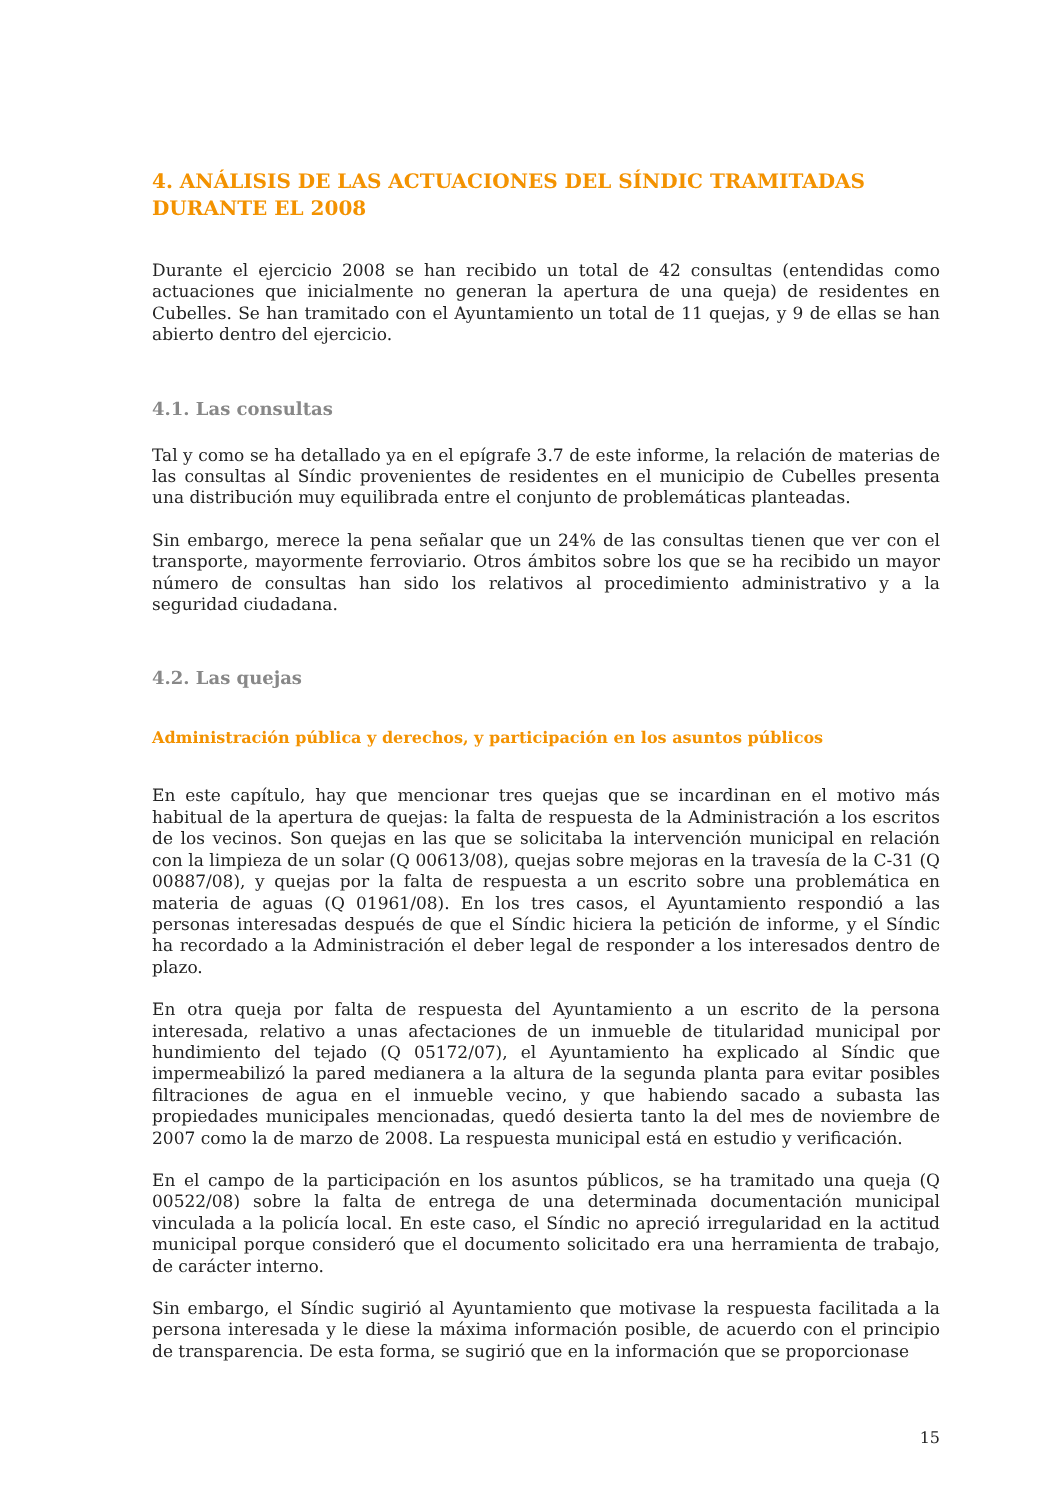4. ANÁLISIS DE LAS ACTUACIONES DEL SÍNDIC TRAMITADAS DURANTE EL 2008
Durante el ejercicio 2008 se han recibido un total de 42 consultas (entendidas como actuaciones que inicialmente no generan la apertura de una queja) de residentes en Cubelles. Se han tramitado con el Ayuntamiento un total de 11 quejas, y 9 de ellas se han abierto dentro del ejercicio.
4.1. Las consultas
Tal y como se ha detallado ya en el epígrafe 3.7 de este informe, la relación de materias de las consultas al Síndic provenientes de residentes en el municipio de Cubelles presenta una distribución muy equilibrada entre el conjunto de problemáticas planteadas.
Sin embargo, merece la pena señalar que un 24% de las consultas tienen que ver con el transporte, mayormente ferroviario. Otros ámbitos sobre los que se ha recibido un mayor número de consultas han sido los relativos al procedimiento administrativo y a la seguridad ciudadana.
4.2. Las quejas
Administración pública y derechos, y participación en los asuntos públicos
En este capítulo, hay que mencionar tres quejas que se incardinan en el motivo más habitual de la apertura de quejas: la falta de respuesta de la Administración a los escritos de los vecinos. Son quejas en las que se solicitaba la intervención municipal en relación con la limpieza de un solar (Q 00613/08), quejas sobre mejoras en la travesía de la C-31 (Q 00887/08), y quejas por la falta de respuesta a un escrito sobre una problemática en materia de aguas (Q 01961/08). En los tres casos, el Ayuntamiento respondió a las personas interesadas después de que el Síndic hiciera la petición de informe, y el Síndic ha recordado a la Administración el deber legal de responder a los interesados dentro de plazo.
En otra queja por falta de respuesta del Ayuntamiento a un escrito de la persona interesada, relativo a unas afectaciones de un inmueble de titularidad municipal por hundimiento del tejado (Q 05172/07), el Ayuntamiento ha explicado al Síndic que impermeabilizó la pared medianera a la altura de la segunda planta para evitar posibles filtraciones de agua en el inmueble vecino, y que habiendo sacado a subasta las propiedades municipales mencionadas, quedó desierta tanto la del mes de noviembre de 2007 como la de marzo de 2008. La respuesta municipal está en estudio y verificación.
En el campo de la participación en los asuntos públicos, se ha tramitado una queja (Q 00522/08) sobre la falta de entrega de una determinada documentación municipal vinculada a la policía local. En este caso, el Síndic no apreció irregularidad en la actitud municipal porque consideró que el documento solicitado era una herramienta de trabajo, de carácter interno.
Sin embargo, el Síndic sugirió al Ayuntamiento que motivase la respuesta facilitada a la persona interesada y le diese la máxima información posible, de acuerdo con el principio de transparencia. De esta forma, se sugirió que en la información que se proporcionase
15